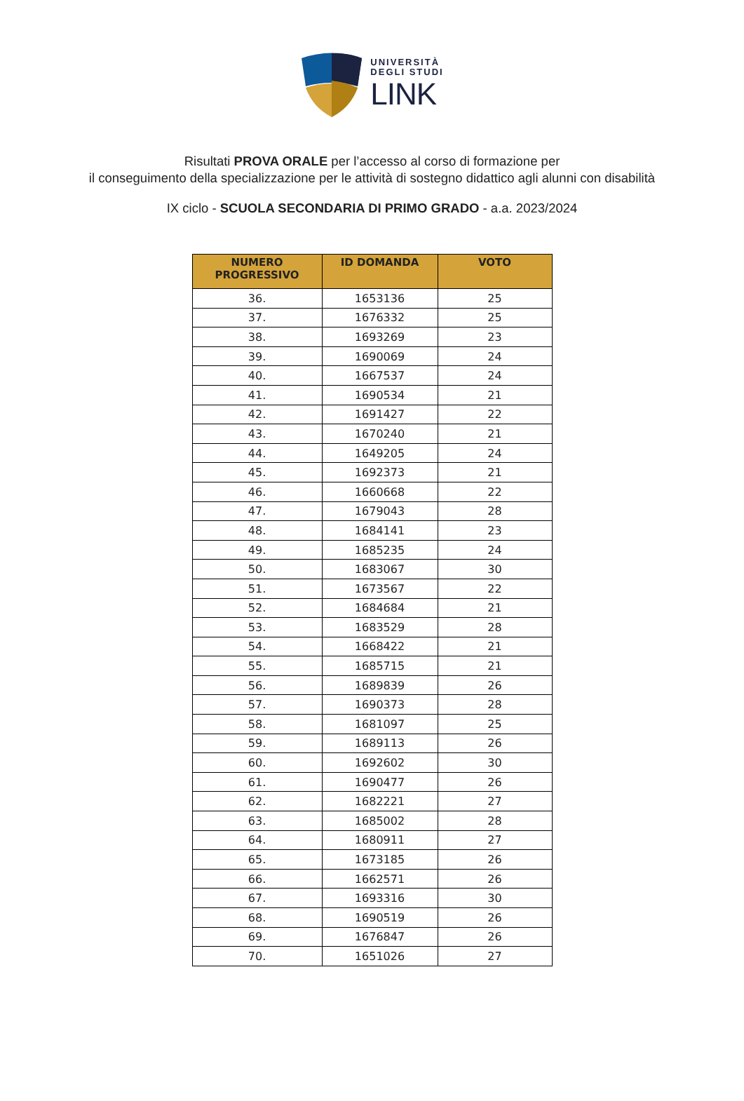UNIVERSITÀ
DEGLI STUDI
LINK
Risultati PROVA ORALE per l’accesso al corso di formazione per
il conseguimento della specializzazione per le attività di sostegno didattico agli alunni con disabilità
IX ciclo - SCUOLA SECONDARIA DI PRIMO GRADO - a.a. 2023/2024
| NUMERO PROGRESSIVO | ID DOMANDA | VOTO |
| --- | --- | --- |
| 36. | 1653136 | 25 |
| 37. | 1676332 | 25 |
| 38. | 1693269 | 23 |
| 39. | 1690069 | 24 |
| 40. | 1667537 | 24 |
| 41. | 1690534 | 21 |
| 42. | 1691427 | 22 |
| 43. | 1670240 | 21 |
| 44. | 1649205 | 24 |
| 45. | 1692373 | 21 |
| 46. | 1660668 | 22 |
| 47. | 1679043 | 28 |
| 48. | 1684141 | 23 |
| 49. | 1685235 | 24 |
| 50. | 1683067 | 30 |
| 51. | 1673567 | 22 |
| 52. | 1684684 | 21 |
| 53. | 1683529 | 28 |
| 54. | 1668422 | 21 |
| 55. | 1685715 | 21 |
| 56. | 1689839 | 26 |
| 57. | 1690373 | 28 |
| 58. | 1681097 | 25 |
| 59. | 1689113 | 26 |
| 60. | 1692602 | 30 |
| 61. | 1690477 | 26 |
| 62. | 1682221 | 27 |
| 63. | 1685002 | 28 |
| 64. | 1680911 | 27 |
| 65. | 1673185 | 26 |
| 66. | 1662571 | 26 |
| 67. | 1693316 | 30 |
| 68. | 1690519 | 26 |
| 69. | 1676847 | 26 |
| 70. | 1651026 | 27 |